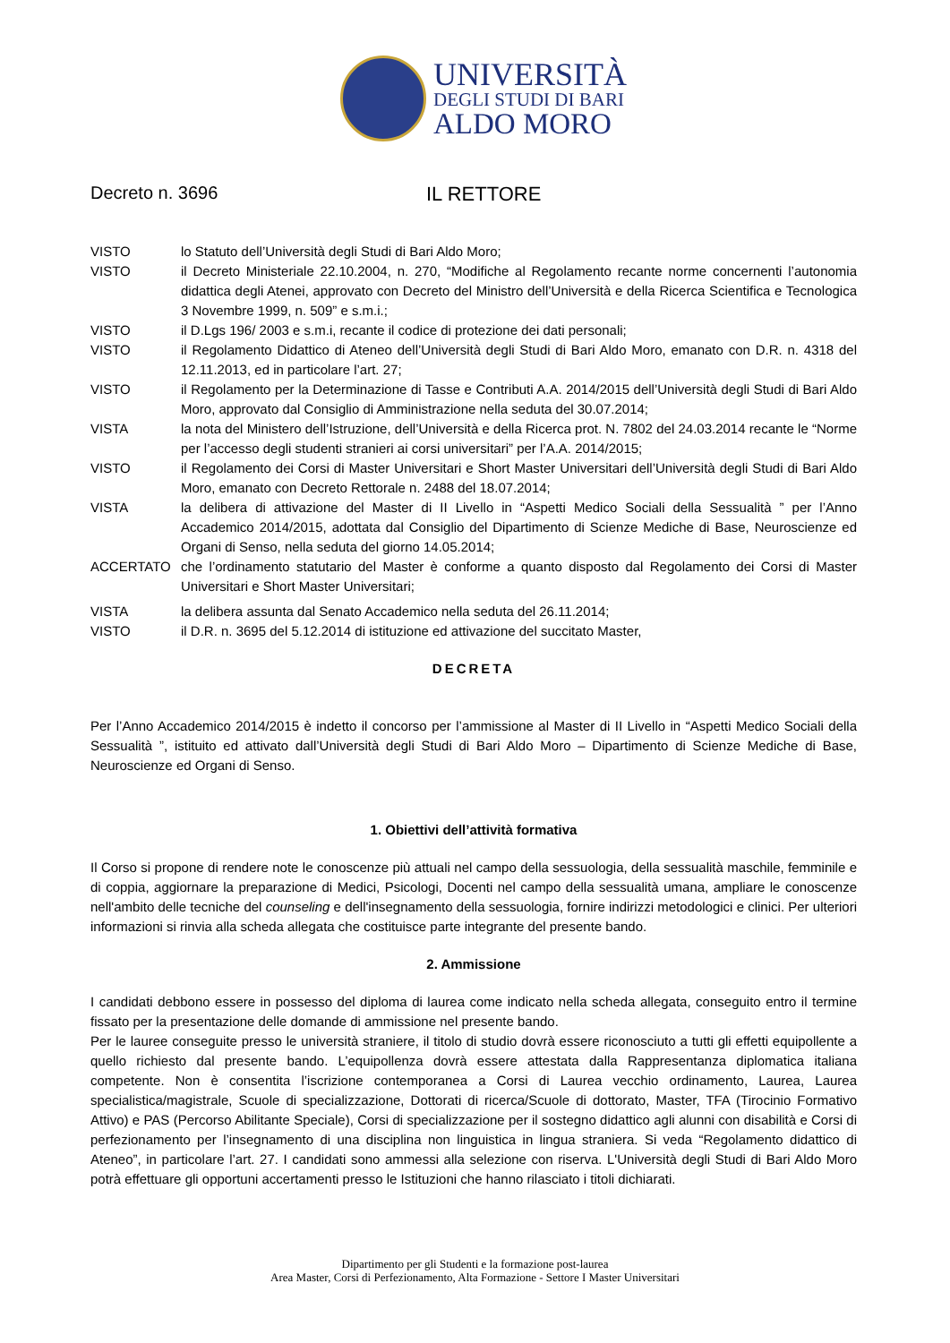UNIVERSITÀ
DEGLI STUDI DI BARI
ALDO MORO
Decreto n. 3696 IL RETTORE
VISTO lo Statuto dell’Università degli Studi di Bari Aldo Moro;
VISTO il Decreto Ministeriale 22.10.2004, n. 270, “Modifiche al Regolamento recante norme concernenti l’autonomia didattica degli Atenei, approvato con Decreto del Ministro dell’Università e della Ricerca Scientifica e Tecnologica 3 Novembre 1999, n. 509” e s.m.i.;
VISTO il D.Lgs 196/ 2003 e s.m.i, recante il codice di protezione dei dati personali;
VISTO il Regolamento Didattico di Ateneo dell’Università degli Studi di Bari Aldo Moro, emanato con D.R. n. 4318 del 12.11.2013, ed in particolare l’art. 27;
VISTO il Regolamento per la Determinazione di Tasse e Contributi A.A. 2014/2015 dell’Università degli Studi di Bari Aldo Moro, approvato dal Consiglio di Amministrazione nella seduta del 30.07.2014;
VISTA la nota del Ministero dell’Istruzione, dell’Università e della Ricerca prot. N. 7802 del 24.03.2014 recante le “Norme per l’accesso degli studenti stranieri ai corsi universitari” per l’A.A. 2014/2015;
VISTO il Regolamento dei Corsi di Master Universitari e Short Master Universitari dell’Università degli Studi di Bari Aldo Moro, emanato con Decreto Rettorale n. 2488 del 18.07.2014;
VISTA la delibera di attivazione del Master di II Livello in “Aspetti Medico Sociali della Sessualità ” per l’Anno Accademico 2014/2015, adottata dal Consiglio del Dipartimento di Scienze Mediche di Base, Neuroscienze ed Organi di Senso, nella seduta del giorno 14.05.2014;
ACCERTATO che l’ordinamento statutario del Master è conforme a quanto disposto dal Regolamento dei Corsi di Master Universitari e Short Master Universitari;
VISTA la delibera assunta dal Senato Accademico nella seduta del 26.11.2014;
VISTO il D.R. n. 3695 del 5.12.2014 di istituzione ed attivazione del succitato Master,
DECRETA
Per l’Anno Accademico 2014/2015 è indetto il concorso per l’ammissione al Master di II Livello in “Aspetti Medico Sociali della Sessualità ”, istituito ed attivato dall’Università degli Studi di Bari Aldo Moro – Dipartimento di Scienze Mediche di Base, Neuroscienze ed Organi di Senso.
1. Obiettivi dell’attività formativa
Il Corso si propone di rendere note le conoscenze più attuali nel campo della sessuologia, della sessualità maschile, femminile e di coppia, aggiornare la preparazione di Medici, Psicologi, Docenti nel campo della sessualità umana, ampliare le conoscenze nell'ambito delle tecniche del counseling e dell'insegnamento della sessuologia, fornire indirizzi metodologici e clinici. Per ulteriori informazioni si rinvia alla scheda allegata che costituisce parte integrante del presente bando.
2. Ammissione
I candidati debbono essere in possesso del diploma di laurea come indicato nella scheda allegata, conseguito entro il termine fissato per la presentazione delle domande di ammissione nel presente bando.
Per le lauree conseguite presso le università straniere, il titolo di studio dovrà essere riconosciuto a tutti gli effetti equipollente a quello richiesto dal presente bando. L’equipollenza dovrà essere attestata dalla Rappresentanza diplomatica italiana competente. Non è consentita l’iscrizione contemporanea a Corsi di Laurea vecchio ordinamento, Laurea, Laurea specialistica/magistrale, Scuole di specializzazione, Dottorati di ricerca/Scuole di dottorato, Master, TFA (Tirocinio Formativo Attivo) e PAS (Percorso Abilitante Speciale), Corsi di specializzazione per il sostegno didattico agli alunni con disabilità e Corsi di perfezionamento per l’insegnamento di una disciplina non linguistica in lingua straniera. Si veda “Regolamento didattico di Ateneo”, in particolare l’art. 27. I candidati sono ammessi alla selezione con riserva. L'Università degli Studi di Bari Aldo Moro potrà effettuare gli opportuni accertamenti presso le Istituzioni che hanno rilasciato i titoli dichiarati.
Dipartimento per gli Studenti e la formazione post-laurea
Area Master, Corsi di Perfezionamento, Alta Formazione - Settore I Master Universitari